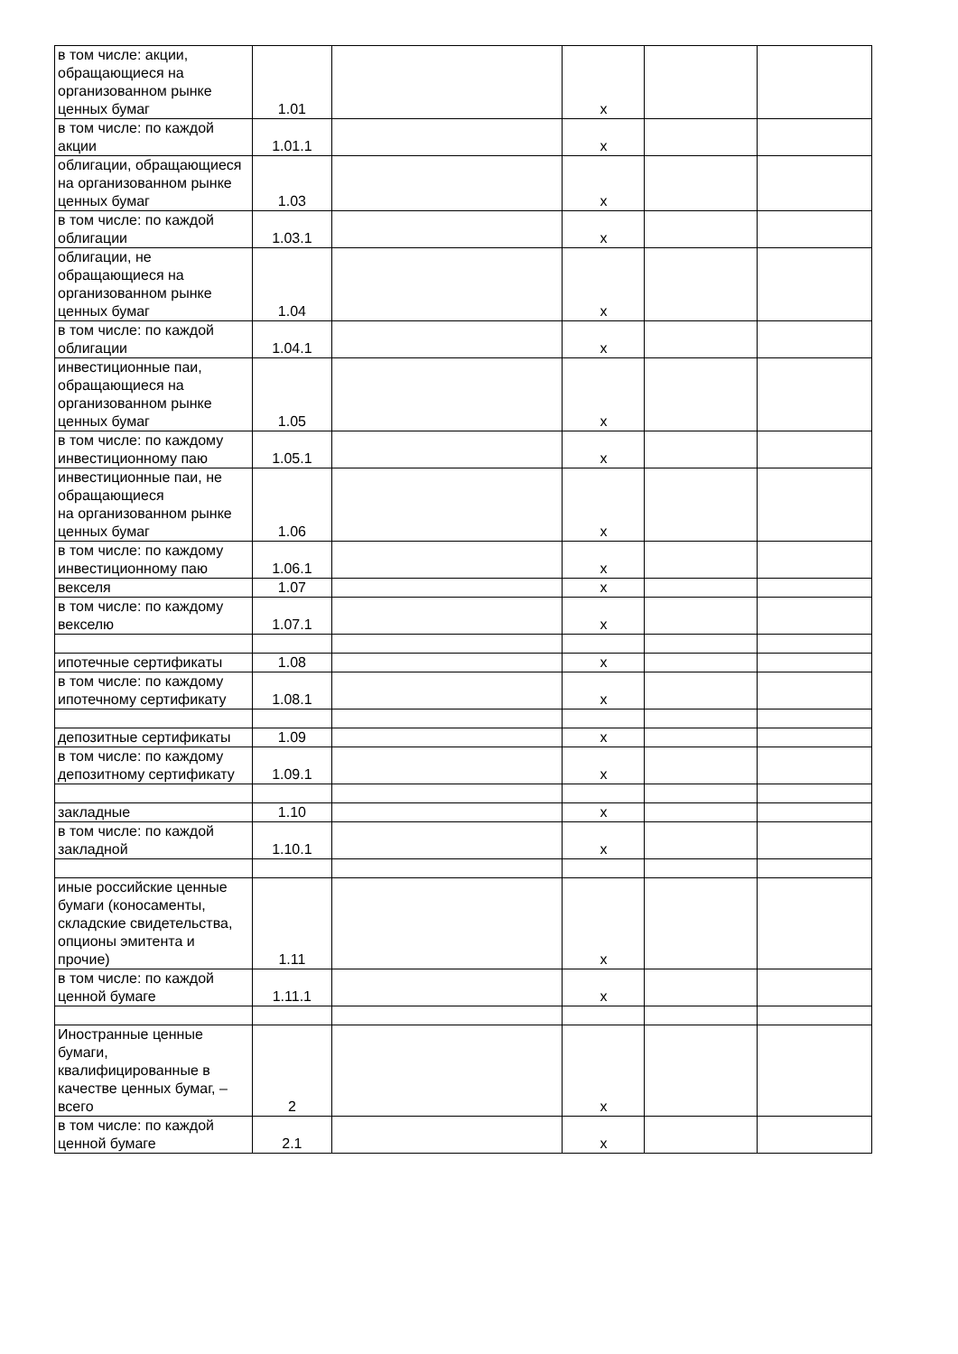| в том числе: акции, обращающиеся на организованном рынке ценных бумаг | 1.01 | | x | | |
| в том числе: по каждой акции | 1.01.1 | | x | | |
| облигации, обращающиеся на организованном рынке ценных бумаг | 1.03 | | x | | |
| в том числе: по каждой облигации | 1.03.1 | | x | | |
| облигации, не обращающиеся на организованном рынке ценных бумаг | 1.04 | | x | | |
| в том числе: по каждой облигации | 1.04.1 | | x | | |
| инвестиционные паи, обращающиеся на организованном рынке ценных бумаг | 1.05 | | x | | |
| в том числе: по каждому инвестиционному паю | 1.05.1 | | x | | |
| инвестиционные паи, не обращающиеся на организованном рынке ценных бумаг | 1.06 | | x | | |
| в том числе: по каждому инвестиционному паю | 1.06.1 | | x | | |
| векселя | 1.07 | | x | | |
| в том числе: по каждому векселю | 1.07.1 | | x | | |
| ипотечные сертификаты | 1.08 | | x | | |
| в том числе: по каждому ипотечному сертификату | 1.08.1 | | x | | |
| депозитные сертификаты | 1.09 | | x | | |
| в том числе: по каждому депозитному сертификату | 1.09.1 | | x | | |
| закладные | 1.10 | | x | | |
| в том числе: по каждой закладной | 1.10.1 | | x | | |
| иные российские ценные бумаги (коносаменты, складские свидетельства, опционы эмитента и прочие) | 1.11 | | x | | |
| в том числе: по каждой ценной бумаге | 1.11.1 | | x | | |
| Иностранные ценные бумаги, квалифицированные в качестве ценных бумаг, – всего | 2 | | x | | |
| в том числе: по каждой ценной бумаге | 2.1 | | x | | |